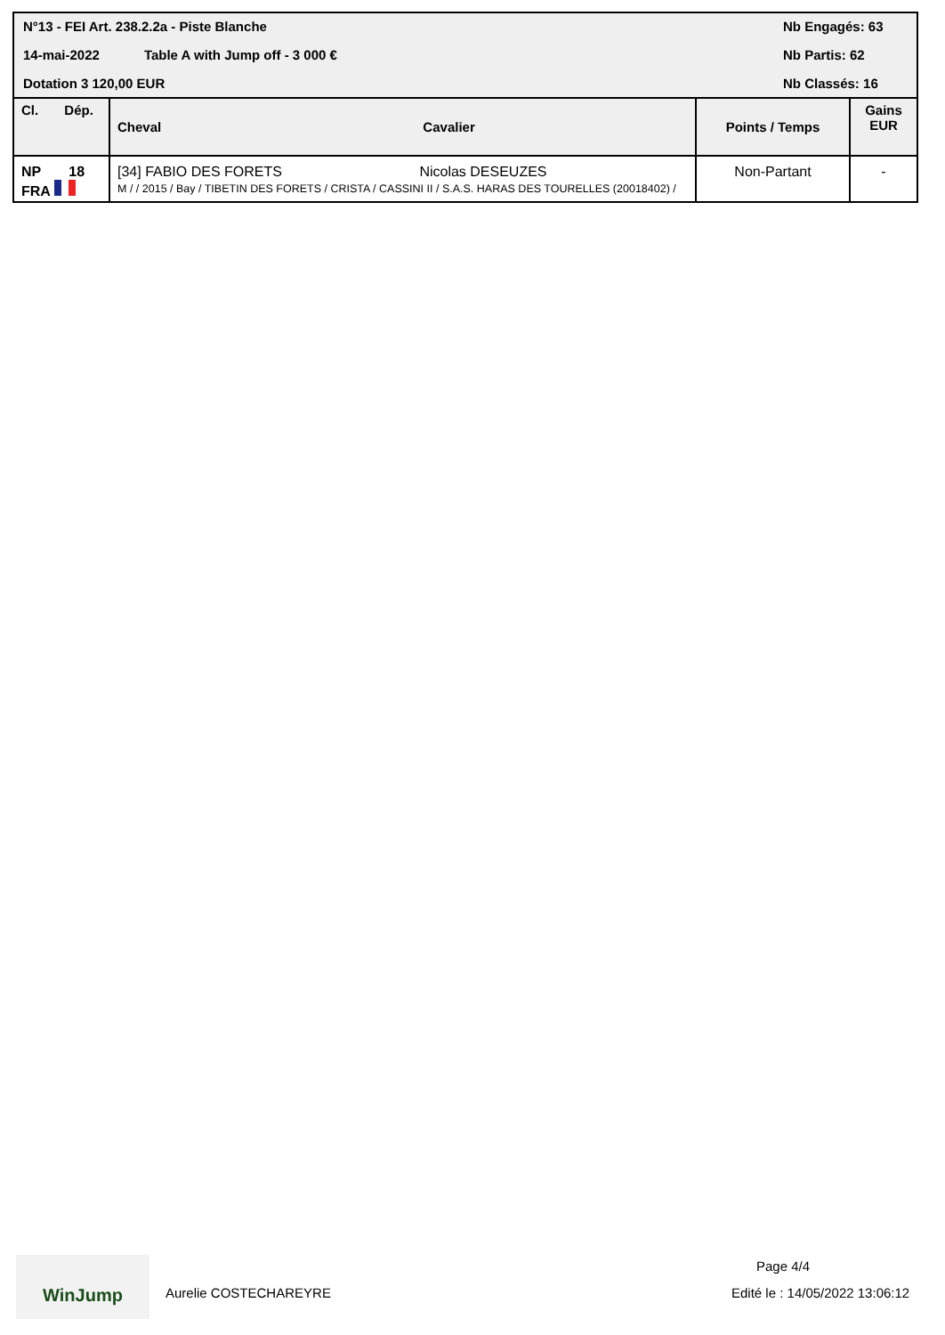N°13 - FEI Art. 238.2.2a - Piste Blanche
14-mai-2022 Table A with Jump off - 3 000 €
Dotation 3 120,00 EUR
Nb Engagés: 63
Nb Partis: 62
Nb Classés: 16
| Cl. Dép. | Cheval Cavalier | Points / Temps | Gains EUR |
| --- | --- | --- | --- |
| NP 18 FRA | [34] FABIO DES FORETS Nicolas DESEUZES M / / 2015 / Bay / TIBETIN DES FORETS / CRISTA / CASSINI II / S.A.S. HARAS DES TOURELLES (20018402) / | Non-Partant | - |
WinJump
Aurelie COSTECHAREYRE
Page 4/4
Edité le : 14/05/2022 13:06:12